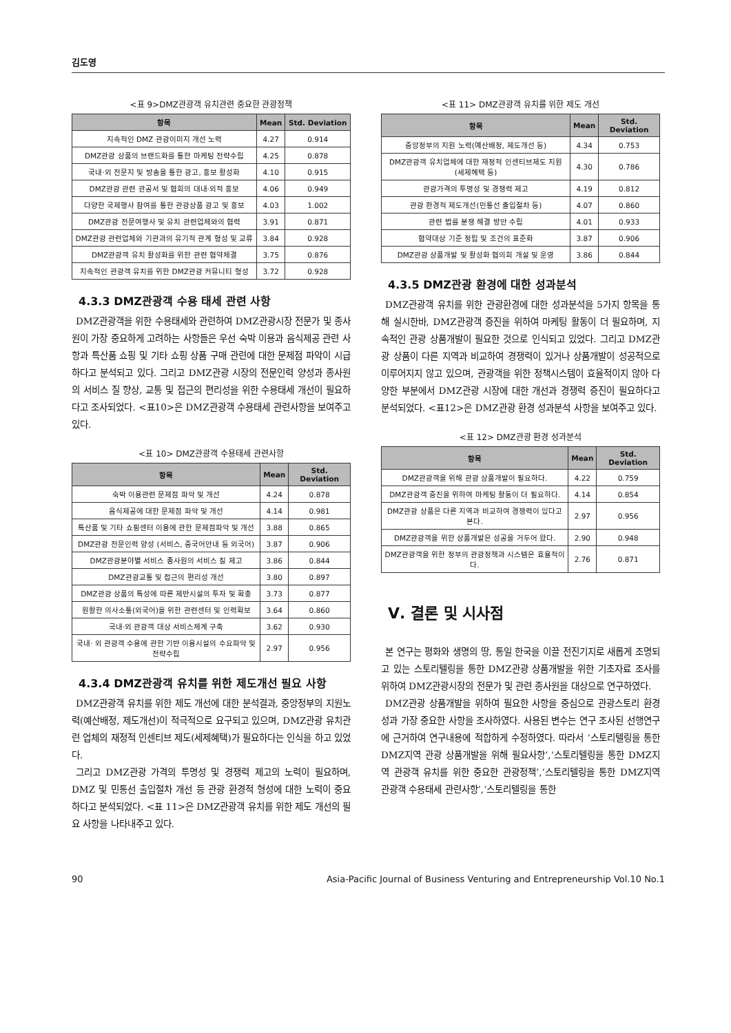김도영
<표 9>DMZ관광객 유치관련 중요한 관광정책
| 항목 | Mean | Std. Deviation |
| --- | --- | --- |
| 지속적인 DMZ 관광이미지 개선 노력 | 4.27 | 0.914 |
| DMZ관광 상품의 브랜드화를 통한 마케팅 전략수립 | 4.25 | 0.878 |
| 국내·외 전문지 및 방송을 통한 광고, 홍보 활성화 | 4.10 | 0.915 |
| DMZ관광 관련 관공서 및 협회의 대내·외적 홍보 | 4.06 | 0.949 |
| 다양한 국제행사 참여를 통한 관광상품 광고 및 홍보 | 4.03 | 1.002 |
| DMZ관광 전문여행사 및 유치 관련업체와의 협력 | 3.91 | 0.871 |
| DMZ관광 관련업체와 기관과의 유기적 관계 형성 및 교류 | 3.84 | 0.928 |
| DMZ관광객 유치 활성화를 위한 관련 협약체결 | 3.75 | 0.876 |
| 지속적인 관광객 유치를 위한 DMZ관광 커뮤니티 형성 | 3.72 | 0.928 |
4.3.3 DMZ관광객 수용 태세 관련 사항
DMZ관광객을 위한 수용태세와 관련하여 DMZ관광시장 전문가 및 종사원이 가장 중요하게 고려하는 사항들은 우선 숙박 이용과 음식제공 관련 사항과 특산품 쇼핑 및 기타 쇼핑 상품 구매 관련에 대한 문제점 파악이 시급하다고 분석되고 있다. 그리고 DMZ관광 시장의 전문인력 양성과 종사원의 서비스 질 향상, 교통 및 접근의 편리성을 위한 수용태세 개선이 필요하다고 조사되었다. <표10>은 DMZ관광객 수용태세 관련사항을 보여주고 있다.
<표 10> DMZ관광객 수용태세 관련사항
| 항목 | Mean | Std. Deviation |
| --- | --- | --- |
| 숙박 이용관련 문제점 파악 및 개선 | 4.24 | 0.878 |
| 음식제공에 대한 문제점 파악 및 개선 | 4.14 | 0.981 |
| 특산품 및 기타 쇼핑센터 이용에 관한 문제점파악 및 개선 | 3.88 | 0.865 |
| DMZ관광 전문인력 양성 (서비스, 중국어안내 등 외국어) | 3.87 | 0.906 |
| DMZ관광분야별 서비스 종사원의 서비스 질 제고 | 3.86 | 0.844 |
| DMZ관광교통 및 접근의 편리성 개선 | 3.80 | 0.897 |
| DMZ관광 상품의 특성에 따른 제반시설의 투자 및 확충 | 3.73 | 0.877 |
| 원활한 의사소통(외국어)을 위한 관련센터 및 인력확보 | 3.64 | 0.860 |
| 국내·외 관광객 대상 서비스체계 구축 | 3.62 | 0.930 |
| 국내· 외 관광객 수용에 관한 기반 이용시설의 수요파악 및 전략수립 | 2.97 | 0.956 |
4.3.4 DMZ관광객 유치를 위한 제도개선 필요 사항
DMZ관광객 유치를 위한 제도 개선에 대한 분석결과, 중앙정부의 지원노력(예산배정, 제도개선)이 적극적으로 요구되고 있으며, DMZ관광 유치관련 업체의 재정적 인센티브 제도(세제혜택)가 필요하다는 인식을 하고 있었다.
그리고 DMZ관광 가격의 투명성 및 경쟁력 제고의 노력이 필요하며, DMZ 및 민통선 출입절차 개선 등 관광 환경적 형성에 대한 노력이 중요하다고 분석되었다. <표 11>은 DMZ관광객 유치를 위한 제도 개선의 필요 사항을 나타내주고 있다.
<표 11> DMZ관광객 유치를 위한 제도 개선
| 항목 | Mean | Std. Deviation |
| --- | --- | --- |
| 중앙정부의 지원 노력(예산배정, 제도개선 등) | 4.34 | 0.753 |
| DMZ관광객 유치업체에 대한 재정적 인센티브제도 지원 (세제혜택 등) | 4.30 | 0.786 |
| 관광가격의 투명성 및 경쟁력 제고 | 4.19 | 0.812 |
| 관광 환경적 제도개선(민통선 출입절차 등) | 4.07 | 0.860 |
| 관련 법률 분쟁 해결 방안 수립 | 4.01 | 0.933 |
| 협약대상 기준 정립 및 조건의 표준화 | 3.87 | 0.906 |
| DMZ관광 상품개발 및 활성화 협의회 개설 및 운영 | 3.86 | 0.844 |
4.3.5 DMZ관광 환경에 대한 성과분석
DMZ관광객 유치를 위한 관광환경에 대한 성과분석을 5가지 항목을 통해 실시한바, DMZ관광객 증진을 위하여 마케팅 활동이 더 필요하며, 지속적인 관광 상품개발이 필요한 것으로 인식되고 있었다. 그리고 DMZ관광 상품이 다른 지역과 비교하여 경쟁력이 있거나 상품개발이 성공적으로 이루어지지 않고 있으며, 관광객을 위한 정책시스템이 효율적이지 않아 다양한 부분에서 DMZ관광 시장에 대한 개선과 경쟁력 증진이 필요하다고 분석되었다. <표12>은 DMZ관광 환경 성과분석 사항을 보여주고 있다.
<표 12> DMZ관광 환경 성과분석
| 항목 | Mean | Std. Deviation |
| --- | --- | --- |
| DMZ관광객을 위해 관광 상품개발이 필요하다. | 4.22 | 0.759 |
| DMZ관광객 증진을 위하여 마케팅 활동이 더 필요하다. | 4.14 | 0.854 |
| DMZ관광 상품은 다른 지역과 비교하여 경쟁력이 있다고 본다. | 2.97 | 0.956 |
| DMZ관광객을 위한 상품개발은 성공을 거두어 왔다. | 2.90 | 0.948 |
| DMZ관광객을 위한 정부의 관광정책과 시스템은 효율적이다. | 2.76 | 0.871 |
Ⅴ. 결론 및 시사점
본 연구는 평화와 생명의 땅, 통일 한국을 이끌 전진기지로 새롭게 조명되고 있는 스토리텔링을 통한 DMZ관광 상품개발을 위한 기초자료 조사를 위하여 DMZ관광시장의 전문가 및 관련 종사원을 대상으로 연구하였다.
DMZ관광 상품개발을 위하여 필요한 사항을 중심으로 관광스토리 환경성과 가장 중요한 사항을 조사하였다. 사용된 변수는 연구 조사된 선행연구에 근거하여 연구내용에 적합하게 수정하였다. 따라서 ‘스토리텔링을 통한 DMZ지역 관광 상품개발을 위해 필요사항’,‘스토리텔링을 통한 DMZ지역 관광객 유치를 위한 중요한 관광정책’,‘스토리텔링을 통한 DMZ지역 관광객 수용태세 관련사항’,‘스토리텔링을 통한
90 Asia-Pacific Journal of Business Venturing and Entrepreneurship Vol.10 No.1